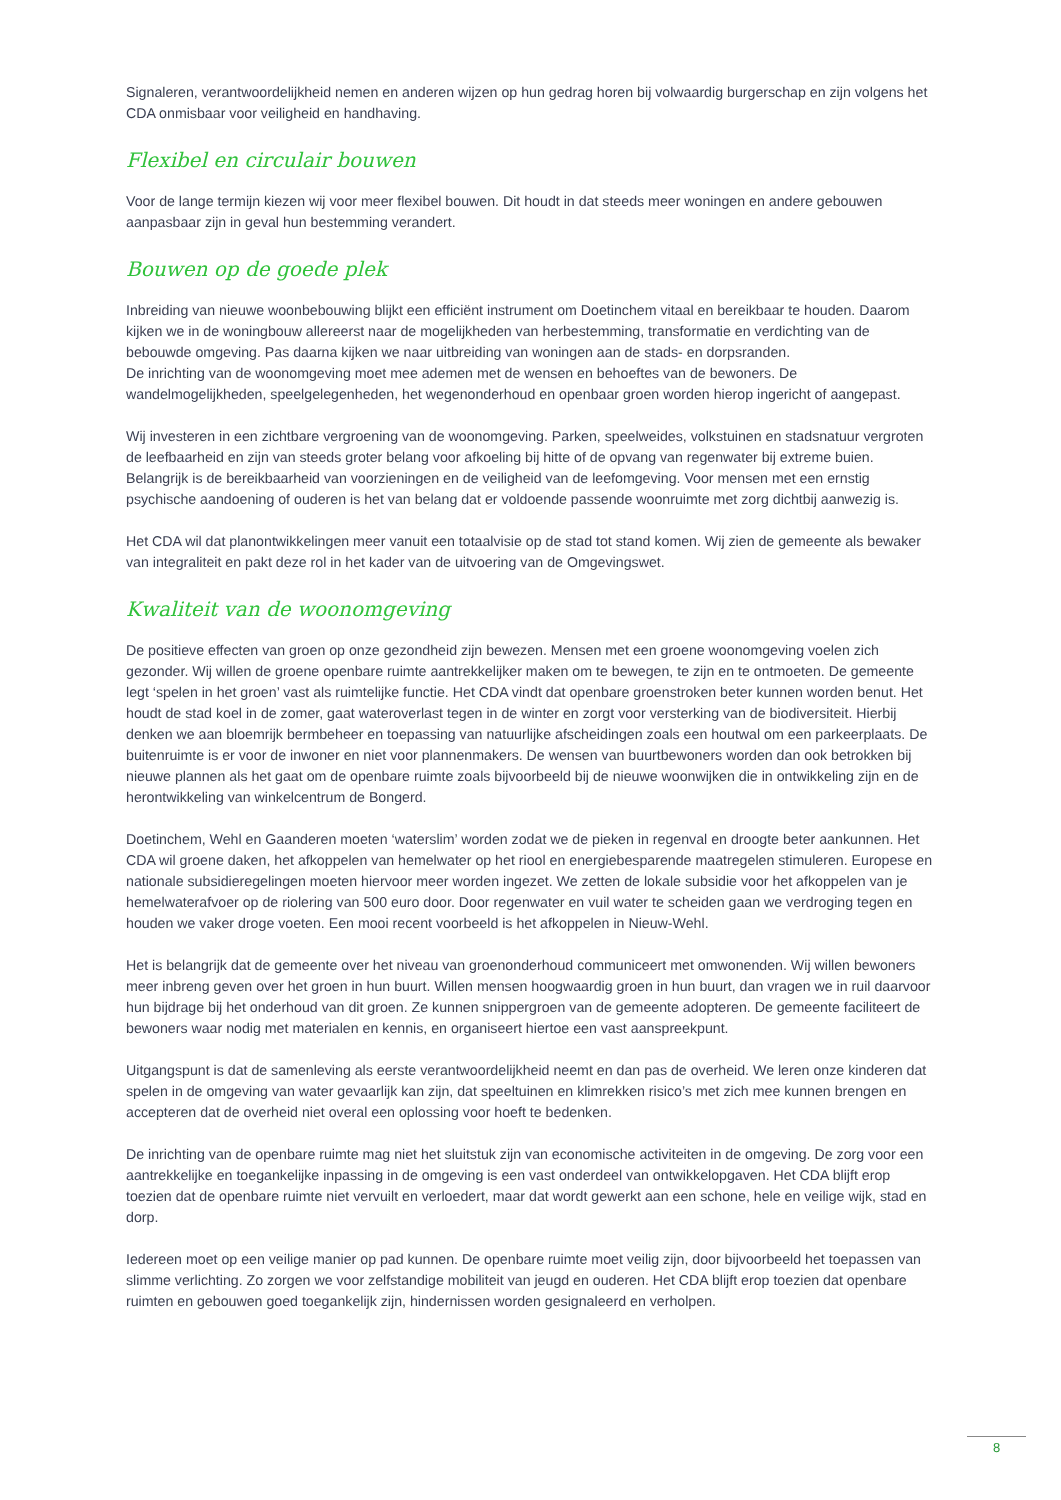Signaleren, verantwoordelijkheid nemen en anderen wijzen op hun gedrag horen bij volwaardig burgerschap en zijn volgens het CDA onmisbaar voor veiligheid en handhaving.
Flexibel en circulair bouwen
Voor de lange termijn kiezen wij voor meer flexibel bouwen. Dit houdt in dat steeds meer woningen en andere gebouwen aanpasbaar zijn in geval hun bestemming verandert.
Bouwen op de goede plek
Inbreiding van nieuwe woonbebouwing blijkt een efficiënt instrument om Doetinchem vitaal en bereikbaar te houden. Daarom kijken we in de woningbouw allereerst naar de mogelijkheden van herbestemming, transformatie en verdichting van de bebouwde omgeving. Pas daarna kijken we naar uitbreiding van woningen aan de stads- en dorpsranden.
De inrichting van de woonomgeving moet mee ademen met de wensen en behoeftes van de bewoners. De wandelmogelijkheden, speelgelegenheden, het wegenonderhoud en openbaar groen worden hierop ingericht of aangepast.
Wij investeren in een zichtbare vergroening van de woonomgeving. Parken, speelweides, volkstuinen en stadsnatuur vergroten de leefbaarheid en zijn van steeds groter belang voor afkoeling bij hitte of de opvang van regenwater bij extreme buien. Belangrijk is de bereikbaarheid van voorzieningen en de veiligheid van de leefomgeving. Voor mensen met een ernstig psychische aandoening of ouderen is het van belang dat er voldoende passende woonruimte met zorg dichtbij aanwezig is.
Het CDA wil dat planontwikkelingen meer vanuit een totaalvisie op de stad tot stand komen. Wij zien de gemeente als bewaker van integraliteit en pakt deze rol in het kader van de uitvoering van de Omgevingswet.
Kwaliteit van de woonomgeving
De positieve effecten van groen op onze gezondheid zijn bewezen. Mensen met een groene woonomgeving voelen zich gezonder. Wij willen de groene openbare ruimte aantrekkelijker maken om te bewegen, te zijn en te ontmoeten. De gemeente legt ‘spelen in het groen’ vast als ruimtelijke functie. Het CDA vindt dat openbare groenstroken beter kunnen worden benut. Het houdt de stad koel in de zomer, gaat wateroverlast tegen in de winter en zorgt voor versterking van de biodiversiteit. Hierbij denken we aan bloemrijk bermbeheer en toepassing van natuurlijke afscheidingen zoals een houtwal om een parkeerplaats. De buitenruimte is er voor de inwoner en niet voor plannenmakers. De wensen van buurtbewoners worden dan ook betrokken bij nieuwe plannen als het gaat om de openbare ruimte zoals bijvoorbeeld bij de nieuwe woonwijken die in ontwikkeling zijn en de herontwikkeling van winkelcentrum de Bongerd.
Doetinchem, Wehl en Gaanderen moeten ‘waterslim’ worden zodat we de pieken in regenval en droogte beter aankunnen. Het CDA wil groene daken, het afkoppelen van hemelwater op het riool en energiebesparende maatregelen stimuleren. Europese en nationale subsidieregelingen moeten hiervoor meer worden ingezet. We zetten de lokale subsidie voor het afkoppelen van je hemelwaterafvoer op de riolering van 500 euro door. Door regenwater en vuil water te scheiden gaan we verdroging tegen en houden we vaker droge voeten. Een mooi recent voorbeeld is het afkoppelen in Nieuw-Wehl.
Het is belangrijk dat de gemeente over het niveau van groenonderhoud communiceert met omwonenden. Wij willen bewoners meer inbreng geven over het groen in hun buurt. Willen mensen hoogwaardig groen in hun buurt, dan vragen we in ruil daarvoor hun bijdrage bij het onderhoud van dit groen. Ze kunnen snippergroen van de gemeente adopteren. De gemeente faciliteert de bewoners waar nodig met materialen en kennis, en organiseert hiertoe een vast aanspreekpunt.
Uitgangspunt is dat de samenleving als eerste verantwoordelijkheid neemt en dan pas de overheid. We leren onze kinderen dat spelen in de omgeving van water gevaarlijk kan zijn, dat speeltuinen en klimrekken risico’s met zich mee kunnen brengen en accepteren dat de overheid niet overal een oplossing voor hoeft te bedenken.
De inrichting van de openbare ruimte mag niet het sluitstuk zijn van economische activiteiten in de omgeving. De zorg voor een aantrekkelijke en toegankelijke inpassing in de omgeving is een vast onderdeel van ontwikkelopgaven. Het CDA blijft erop toezien dat de openbare ruimte niet vervuilt en verloedert, maar dat wordt gewerkt aan een schone, hele en veilige wijk, stad en dorp.
Iedereen moet op een veilige manier op pad kunnen. De openbare ruimte moet veilig zijn, door bijvoorbeeld het toepassen van slimme verlichting. Zo zorgen we voor zelfstandige mobiliteit van jeugd en ouderen. Het CDA blijft erop toezien dat openbare ruimten en gebouwen goed toegankelijk zijn, hindernissen worden gesignaleerd en verholpen.
8